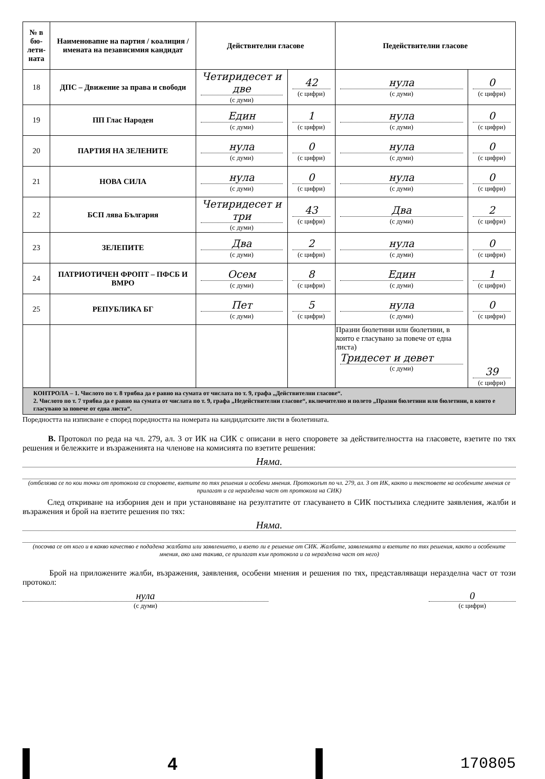| № в бю-лети-ната | Наименовапне на партия / коалиция / имената на пезависимия кандидат | Действнтелни гласове | | Педействителни гласове | |
| --- | --- | --- | --- | --- | --- |
| 18 | ДПС – Движение за права и свободи | Четиридесет и две (с думи) | 42 (с цифри) | нула (с думи) | 0 (с цифри) |
| 19 | ПП Глас Народен | Един (с думи) | 1 (с цифри) | нула (с думи) | 0 (с цифри) |
| 20 | ПАРТИЯ НА ЗЕЛЕНИТЕ | нула (с думи) | 0 (с цифри) | нула (с думи) | 0 (с цифри) |
| 21 | НОВА СИЛА | нула (с думи) | 0 (с цифри) | нула (с думи) | 0 (с цифри) |
| 22 | БСП лява България | Четиридесет и три (с думи) | 43 (с цифри) | Два (с думи) | 2 (с цифри) |
| 23 | ЗЕЛЕПИТЕ | Два (с думи) | 2 (с цифрн) | нула (с думи) | 0 (с цифри) |
| 24 | ПАТРИОТИЧЕН ФРОПТ – ПФСБ И ВМРО | Осем (с думи) | 8 (с цифри) | Един (с думи) | 1 (с цифри) |
| 25 | РЕПУБЛИКА БГ | Пет (с думи) | 5 (с цифри) | нула (с думи) | 0 (с цифри) |
| | | | | Празни бюлетини или бюлетини, в които е гласувано за повече от една листа) Тридесет и девет (с думи) | 39 (с цифри) |
| КОНТРОЛА – 1. Числото по т. 8 трябва да е равно на сумата от числата по т. 9, графа „Действителни гласове“. 2. Числото по т. 7 трябва да е равно на сумата от числата по т. 9, графа „Недействителни гласове“, включително и полето „Празни бюлетини или бюлетини, в които е гласувано за повече от една листа“. | | | | | |
Поредността на изписване е според поредността на номерата на кандидатските листи в бюлетината.
В. Протокол по реда на чл. 279, ал. 3 от ИК на СИК с описани в него споровете за действителността на гласовете, взетите по тях решения и бележките и възраженията на членове на комисията по взетите решения:
Няма.
(отбелязва се по кои точки от протокола са споровете, взетите по тях решения и особени мнения. Протоколът по чл. 279, ал. 3 от ИК, както и текстовете на особените мнения се прилагат и са неразделна част от протокола на СИК)
След откриване на изборния ден и при установяване на резултатите от гласуването в СИК постъпиха следните заявления, жалби и възражения и брой на взетите решения по тях:
Няма.
(посочва се от кого и в какво качество е подадена жалбата или заявлението, и взето ли е решение от СИК. Жалбите, заявленията и взетите по тях решения, както и особените мнения, ако има такива, се прилагат към протокола и са неразделна част от него)
Брой на приложените жалби, възражения, заявления, особени мнения и решения по тях, представляващи неразделна част от този протокол:
нула
(с думи)
0
(с цифри)
4 170805